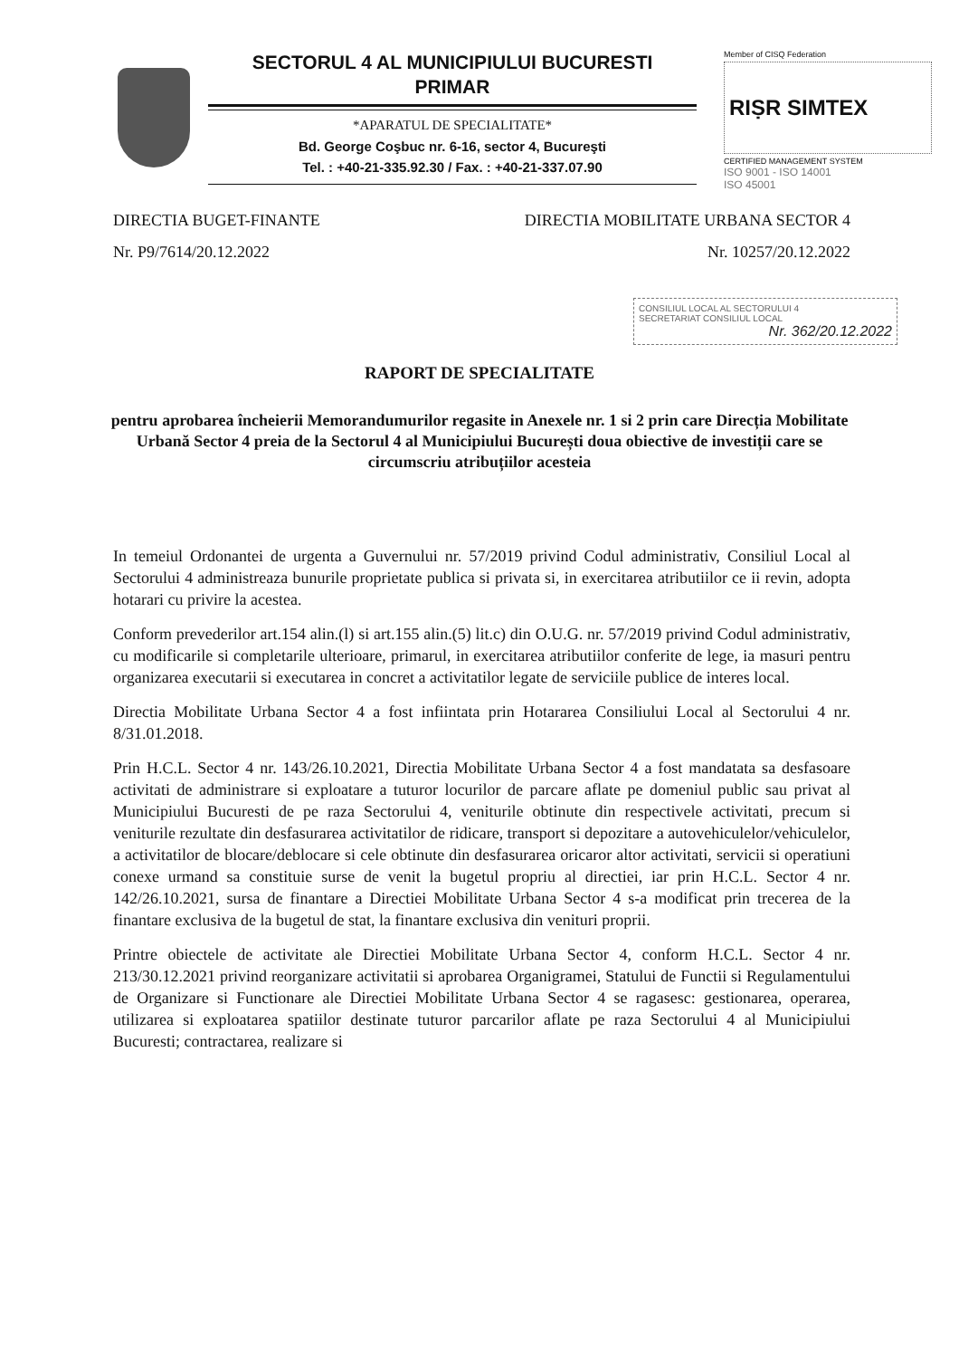SECTORUL 4 AL MUNICIPIULUI BUCURESTI
PRIMAR
*APARATUL DE SPECIALITATE*
Bd. George Coşbuc nr. 6-16, sector 4, Bucureşti
Tel. : +40-21-335.92.30 / Fax. : +40-21-337.07.90
Member of CISQ Federation
RIṢR SIMTEX
CERTIFIED MANAGEMENT SYSTEM
ISO 9001 - ISO 14001
ISO 45001
DIRECTIA BUGET-FINANTE DIRECTIA MOBILITATE URBANA SECTOR 4
Nr. P9/7614/20.12.2022 Nr. 10257/20.12.2022
CONSILIUL LOCAL AL SECTORULUI 4
SECRETARIAT CONSILIUL LOCAL
Nr. 362/20.12.2022
RAPORT DE SPECIALITATE
pentru aprobarea încheierii Memorandumurilor regasite in Anexele nr. 1 si 2 prin care Direcția Mobilitate Urbană Sector 4 preia de la Sectorul 4 al Municipiului București doua obiective de investiții care se circumscriu atribuțiilor acesteia
In temeiul Ordonantei de urgenta a Guvernului nr. 57/2019 privind Codul administrativ, Consiliul Local al Sectorului 4 administreaza bunurile proprietate publica si privata si, in exercitarea atributiilor ce ii revin, adopta hotarari cu privire la acestea.
Conform prevederilor art.154 alin.(l) si art.155 alin.(5) lit.c) din O.U.G. nr. 57/2019 privind Codul administrativ, cu modificarile si completarile ulterioare, primarul, in exercitarea atributiilor conferite de lege, ia masuri pentru organizarea executarii si executarea in concret a activitatilor legate de serviciile publice de interes local.
Directia Mobilitate Urbana Sector 4 a fost infiintata prin Hotararea Consiliului Local al Sectorului 4 nr. 8/31.01.2018.
Prin H.C.L. Sector 4 nr. 143/26.10.2021, Directia Mobilitate Urbana Sector 4 a fost mandatata sa desfasoare activitati de administrare si exploatare a tuturor locurilor de parcare aflate pe domeniul public sau privat al Municipiului Bucuresti de pe raza Sectorului 4, veniturile obtinute din respectivele activitati, precum si veniturile rezultate din desfasurarea activitatilor de ridicare, transport si depozitare a autovehiculelor/vehiculelor, a activitatilor de blocare/deblocare si cele obtinute din desfasurarea oricaror altor activitati, servicii si operatiuni conexe urmand sa constituie surse de venit la bugetul propriu al directiei, iar prin H.C.L. Sector 4 nr. 142/26.10.2021, sursa de finantare a Directiei Mobilitate Urbana Sector 4 s-a modificat prin trecerea de la finantare exclusiva de la bugetul de stat, la finantare exclusiva din venituri proprii.
Printre obiectele de activitate ale Directiei Mobilitate Urbana Sector 4, conform H.C.L. Sector 4 nr. 213/30.12.2021 privind reorganizare activitatii si aprobarea Organigramei, Statului de Functii si Regulamentului de Organizare si Functionare ale Directiei Mobilitate Urbana Sector 4 se ragasesc: gestionarea, operarea, utilizarea si exploatarea spatiilor destinate tuturor parcarilor aflate pe raza Sectorului 4 al Municipiului Bucuresti; contractarea, realizare si